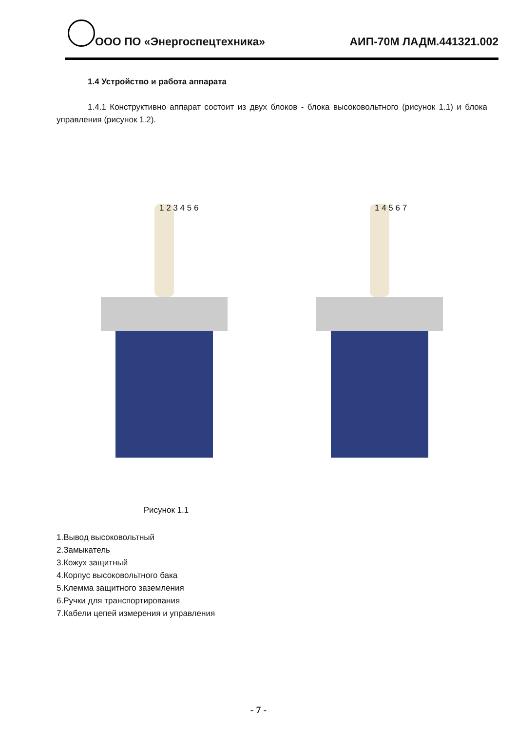ООО ПО «Энергоспецтехника» АИП-70М ЛАДМ.441321.002
1.4 Устройство и работа аппарата
1.4.1 Конструктивно аппарат состоит из двух блоков - блока высоковольтного (рисунок 1.1) и блока управления (рисунок 1.2).
1 2 3 4 5 6
1 4 5 6 7
Рисунок 1.1
1.Вывод высоковольтный
2.Замыкатель
3.Кожух защитный
4.Корпус высоковольтного бака
5.Клемма защитного заземления
6.Ручки для транспортирования
7.Кабели цепей измерения и управления
- 7 -